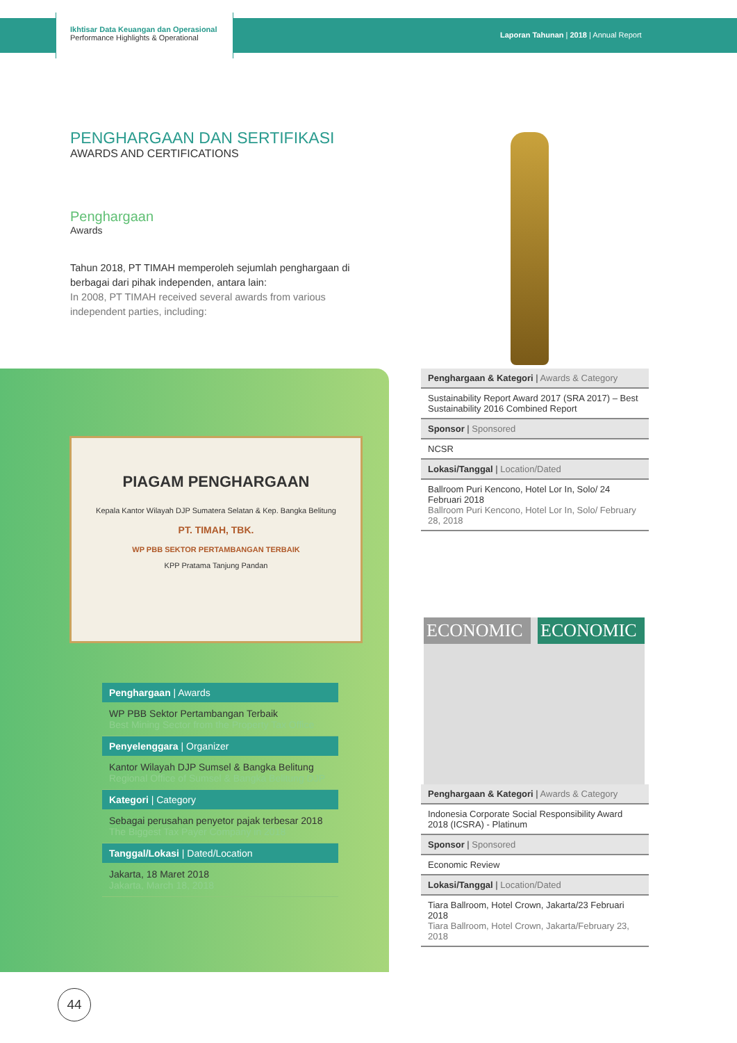Ikhtisar Data Keuangan dan Operasional
Performance Highlights & Operational
Laporan Tahunan | 2018 | Annual Report
PENGHARGAAN DAN SERTIFIKASI
AWARDS AND CERTIFICATIONS
Penghargaan
Awards
Tahun 2018, PT TIMAH memperoleh sejumlah penghargaan di berbagai dari pihak independen, antara lain:
In 2008, PT TIMAH received several awards from various independent parties, including:
PIAGAM PENGHARGAAN
Kepala Kantor Wilayah DJP Sumatera Selatan & Kep. Bangka Belitung
PT. TIMAH, TBK.
WP PBB SEKTOR PERTAMBANGAN TERBAIK
KPP Pratama Tanjung Pandan
| Penghargaan / Awards |
| --- |
| WP PBB Sektor Pertambangan Terbaik Best Mining Sector from the Property Tax Office |
| Penyelenggara / Organizer |
| Kantor Wilayah DJP Sumsel & Bangka Belitung Regional Office of Sumsel & Bangka Belitung DJP |
| Kategori / Category |
| Sebagai perusahan penyetor pajak terbesar 2018 The Biggest Tax Payer Company in 2018 |
| Tanggal/Lokasi / Dated/Location |
| Jakarta, 18 Maret 2018 Jakarta, March 18, 2018 |
| Penghargaan & Kategori / Awards & Category |
| --- |
| Sustainability Report Award 2017 (SRA 2017) – Best Sustainability 2016 Combined Report |
| Sponsor / Sponsored |
| NCSR |
| Lokasi/Tanggal / Location/Dated |
| Ballroom Puri Kencono, Hotel Lor In, Solo/ 24 Februari 2018 Ballroom Puri Kencono, Hotel Lor In, Solo/ February 28, 2018 |
ECONOMIC ECONOMIC
| Penghargaan & Kategori / Awards & Category |
| --- |
| Indonesia Corporate Social Responsibility Award 2018 (ICSRA) - Platinum |
| Sponsor / Sponsored |
| Economic Review |
| Lokasi/Tanggal / Location/Dated |
| Tiara Ballroom, Hotel Crown, Jakarta/23 Februari 2018 Tiara Ballroom, Hotel Crown, Jakarta/February 23, 2018 |
44